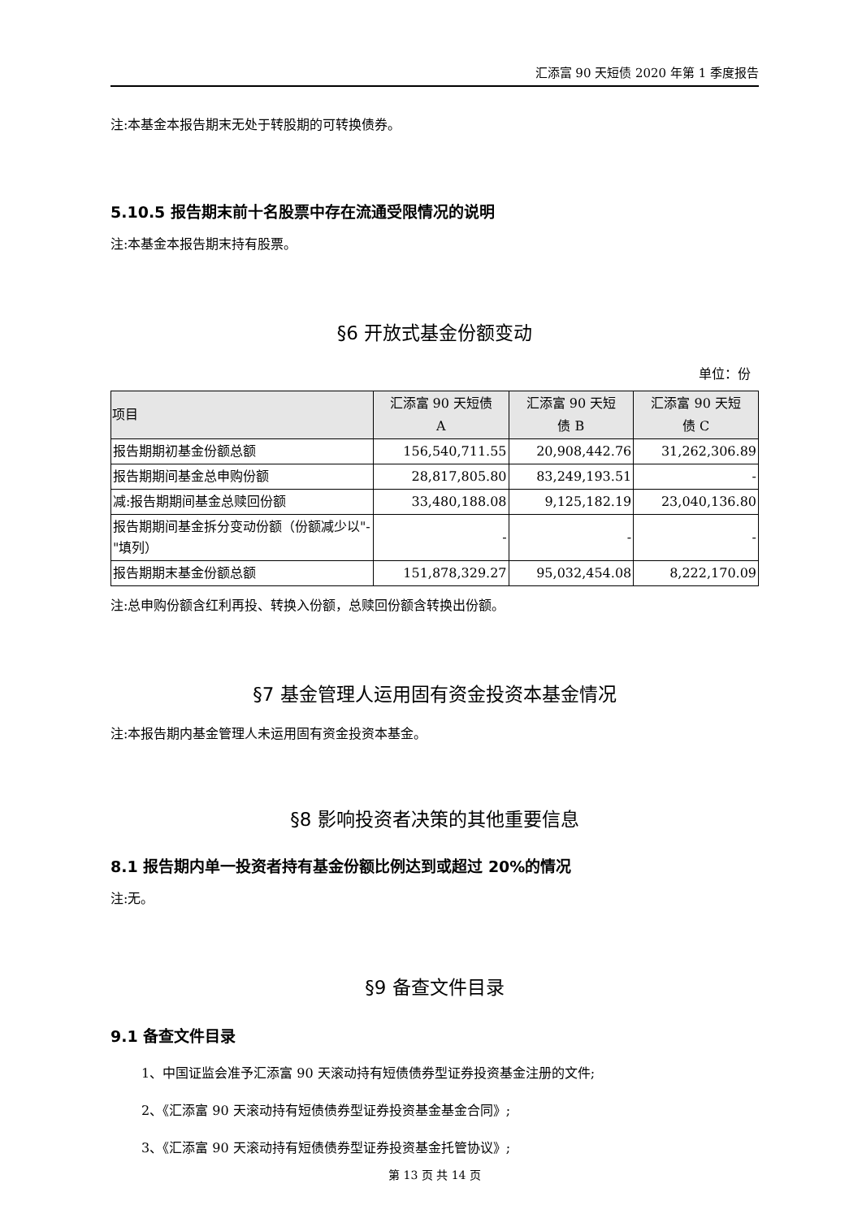汇添富 90 天短债 2020 年第 1 季度报告
注:本基金本报告期末无处于转股期的可转换债券。
5.10.5 报告期末前十名股票中存在流通受限情况的说明
注:本基金本报告期末持有股票。
§6 开放式基金份额变动
单位：份
| 项目 | 汇添富 90 天短债 A | 汇添富 90 天短 债 B | 汇添富 90 天短 债 C |
| --- | --- | --- | --- |
| 报告期期初基金份额总额 | 156,540,711.55 | 20,908,442.76 | 31,262,306.89 |
| 报告期期间基金总申购份额 | 28,817,805.80 | 83,249,193.51 | - |
| 减:报告期期间基金总赎回份额 | 33,480,188.08 | 9,125,182.19 | 23,040,136.80 |
| 报告期期间基金拆分变动份额（份额减少以"-"填列） | - | - | - |
| 报告期期末基金份额总额 | 151,878,329.27 | 95,032,454.08 | 8,222,170.09 |
注:总申购份额含红利再投、转换入份额，总赎回份额含转换出份额。
§7 基金管理人运用固有资金投资本基金情况
注:本报告期内基金管理人未运用固有资金投资本基金。
§8 影响投资者决策的其他重要信息
8.1 报告期内单一投资者持有基金份额比例达到或超过 20%的情况
注:无。
§9 备查文件目录
9.1 备查文件目录
1、中国证监会准予汇添富 90 天滚动持有短债债券型证券投资基金注册的文件;
2、《汇添富 90 天滚动持有短债债券型证券投资基金基金合同》;
3、《汇添富 90 天滚动持有短债债券型证券投资基金托管协议》;
第 13 页 共 14 页